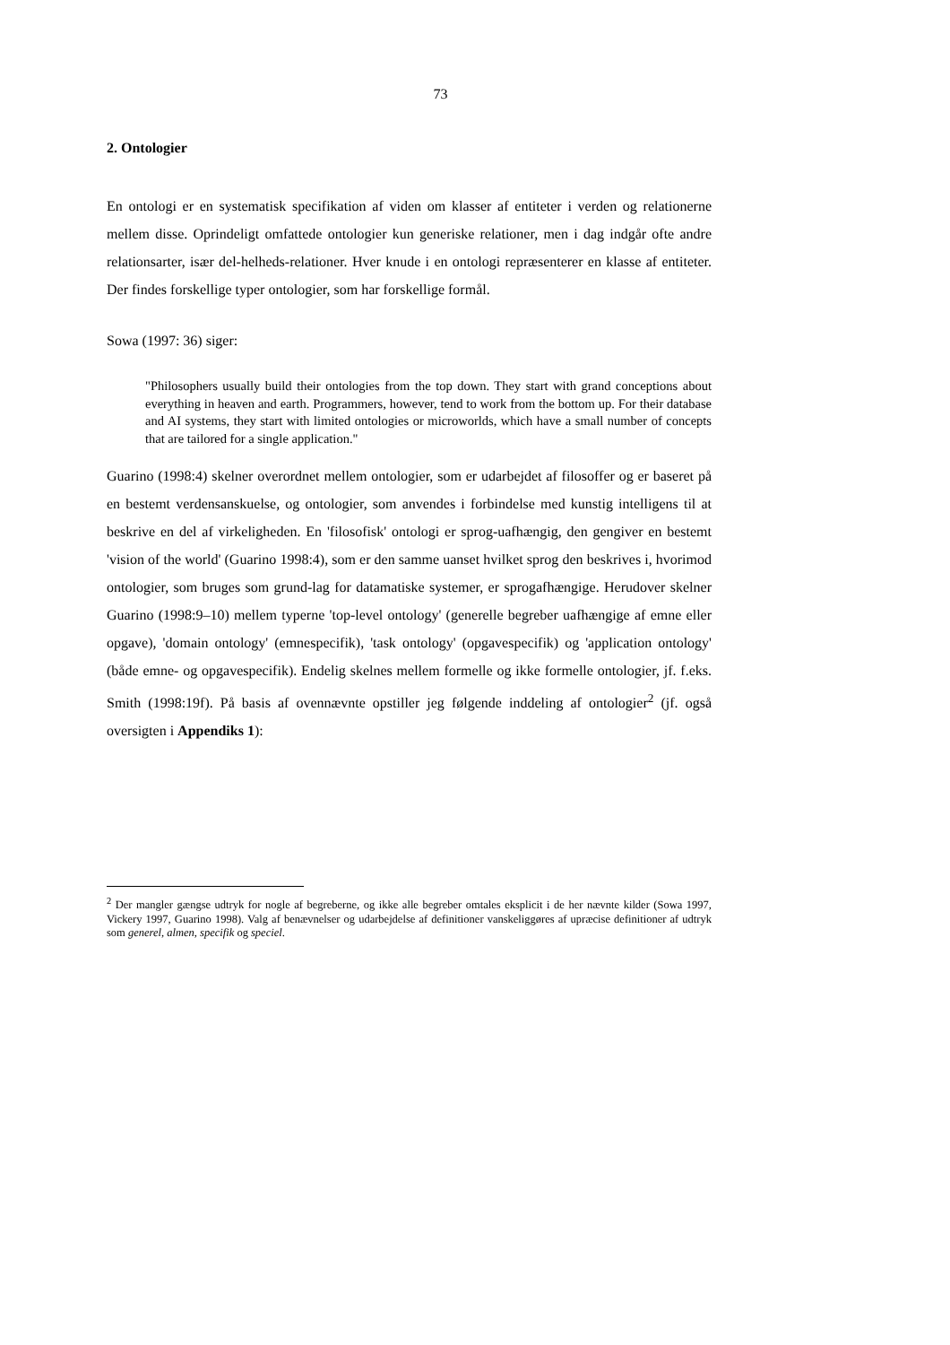73
2. Ontologier
En ontologi er en systematisk specifikation af viden om klasser af entiteter i verden og relationerne mellem disse. Oprindeligt omfattede ontologier kun generiske relationer, men i dag indgår ofte andre relationsarter, især del-helheds-relationer. Hver knude i en ontologi repræsenterer en klasse af entiteter. Der findes forskellige typer ontologier, som har forskellige formål.
Sowa (1997: 36) siger:
"Philosophers usually build their ontologies from the top down. They start with grand conceptions about everything in heaven and earth. Programmers, however, tend to work from the bottom up. For their database and AI systems, they start with limited ontologies or microworlds, which have a small number of concepts that are tailored for a single application."
Guarino (1998:4) skelner overordnet mellem ontologier, som er udarbejdet af filosoffer og er baseret på en bestemt verdensanskuelse, og ontologier, som anvendes i forbindelse med kunstig intelligens til at beskrive en del af virkeligheden. En 'filosofisk' ontologi er sprog-uafhængig, den gengiver en bestemt 'vision of the world' (Guarino 1998:4), som er den samme uanset hvilket sprog den beskrives i, hvorimod ontologier, som bruges som grund-lag for datamatiske systemer, er sprogafhængige. Herudover skelner Guarino (1998:9–10) mellem typerne 'top-level ontology' (generelle begreber uafhængige af emne eller opgave), 'domain ontology' (emnespecifik), 'task ontology' (opgavespecifik) og 'application ontology' (både emne- og opgavespecifik). Endelig skelnes mellem formelle og ikke formelle ontologier, jf. f.eks. Smith (1998:19f). På basis af ovennævnte opstiller jeg følgende inddeling af ontologier<sup>2</sup> (jf. også oversigten i Appendiks 1):
<sup>2</sup> Der mangler gængse udtryk for nogle af begreberne, og ikke alle begreber omtales eksplicit i de her nævnte kilder (Sowa 1997, Vickery 1997, Guarino 1998). Valg af benævnelser og udarbejdelse af definitioner vanskeliggøres af upræcise definitioner af udtryk som generel, almen, specifik og speciel.